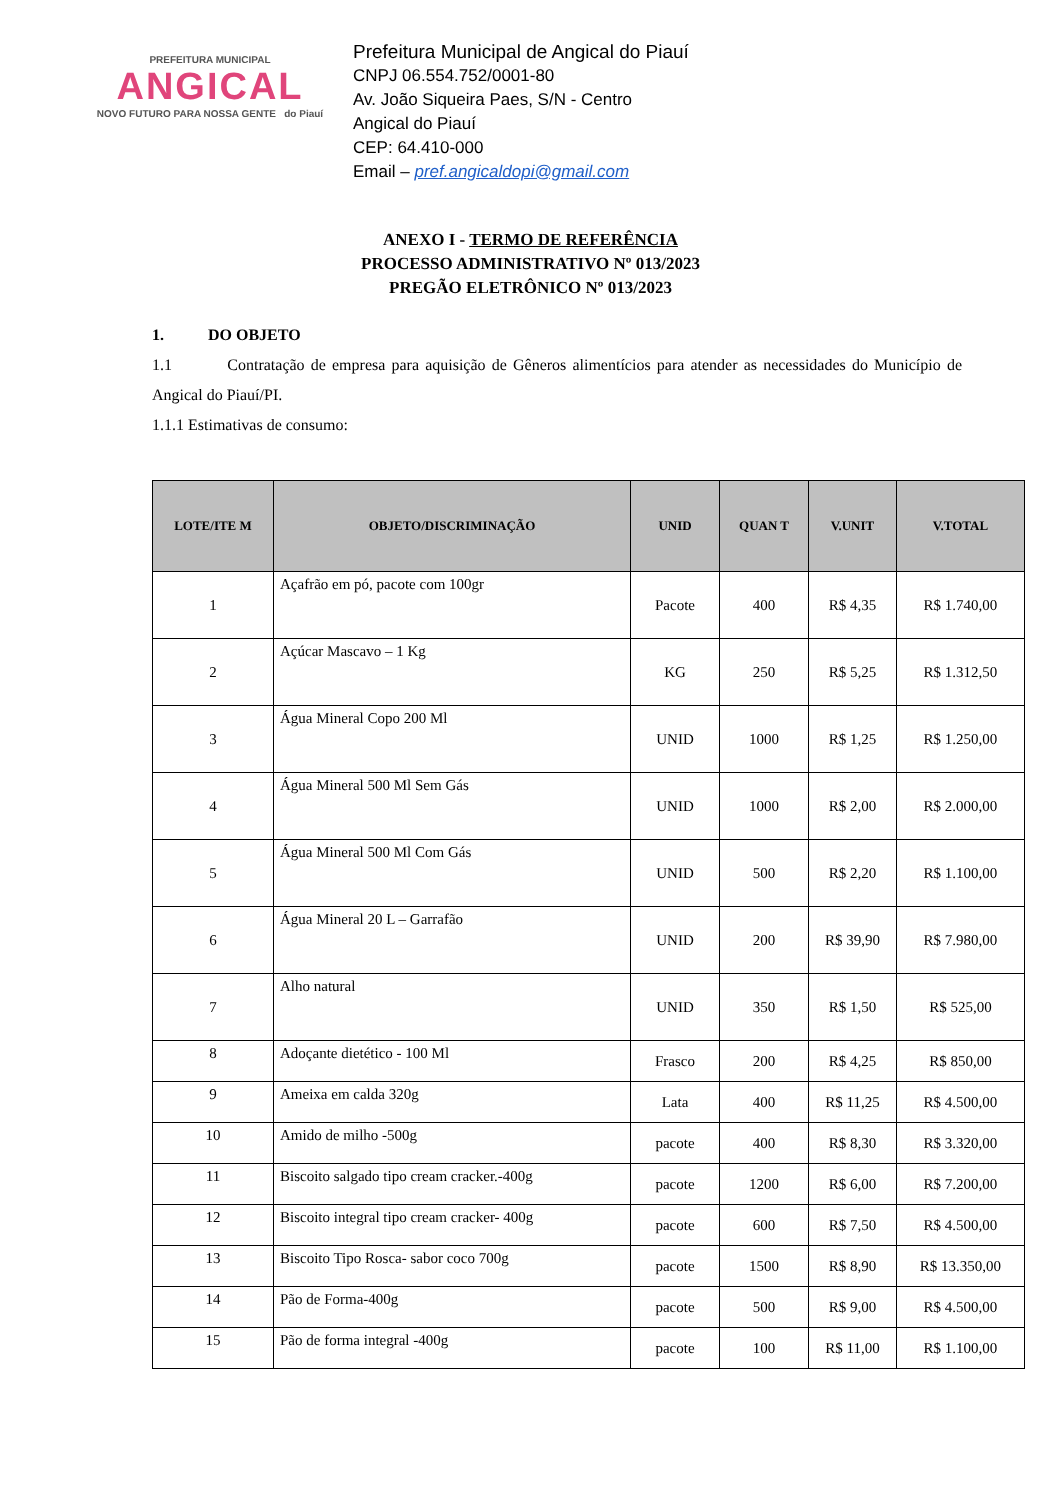PREFEITURA MUNICIPAL
ANGICAL
NOVO FUTURO PARA NOSSA GENTE do Piauí
Prefeitura Municipal de Angical do Piauí
CNPJ 06.554.752/0001-80
Av. João Siqueira Paes, S/N - Centro
Angical do Piauí
CEP: 64.410-000
Email – pref.angicaldopi@gmail.com
ANEXO I - TERMO DE REFERÊNCIA
PROCESSO ADMINISTRATIVO Nº 013/2023
PREGÃO ELETRÔNICO Nº 013/2023
1. DO OBJETO
1.1 Contratação de empresa para aquisição de Gêneros alimentícios para atender as necessidades do Município de Angical do Piauí/PI.
1.1.1 Estimativas de consumo:
| LOTE/ITE M | OBJETO/DISCRIMINAÇÃO | UNID | QUAN T | V.UNIT | V.TOTAL |
| --- | --- | --- | --- | --- | --- |
| 1 | Açafrão em pó, pacote com 100gr | Pacote | 400 | R$ 4,35 | R$ 1.740,00 |
| 2 | Açúcar Mascavo – 1 Kg | KG | 250 | R$ 5,25 | R$ 1.312,50 |
| 3 | Água Mineral Copo 200 Ml | UNID | 1000 | R$ 1,25 | R$ 1.250,00 |
| 4 | Água Mineral 500 Ml Sem Gás | UNID | 1000 | R$ 2,00 | R$ 2.000,00 |
| 5 | Água Mineral 500 Ml Com Gás | UNID | 500 | R$ 2,20 | R$ 1.100,00 |
| 6 | Água Mineral 20 L – Garrafão | UNID | 200 | R$ 39,90 | R$ 7.980,00 |
| 7 | Alho natural | UNID | 350 | R$ 1,50 | R$ 525,00 |
| 8 | Adoçante dietético - 100 Ml | Frasco | 200 | R$ 4,25 | R$ 850,00 |
| 9 | Ameixa em calda 320g | Lata | 400 | R$ 11,25 | R$ 4.500,00 |
| 10 | Amido de milho -500g | pacote | 400 | R$ 8,30 | R$ 3.320,00 |
| 11 | Biscoito salgado tipo cream cracker.-400g | pacote | 1200 | R$ 6,00 | R$ 7.200,00 |
| 12 | Biscoito integral tipo cream cracker- 400g | pacote | 600 | R$ 7,50 | R$ 4.500,00 |
| 13 | Biscoito Tipo Rosca- sabor coco 700g | pacote | 1500 | R$ 8,90 | R$ 13.350,00 |
| 14 | Pão de Forma-400g | pacote | 500 | R$ 9,00 | R$ 4.500,00 |
| 15 | Pão de forma integral -400g | pacote | 100 | R$ 11,00 | R$ 1.100,00 |